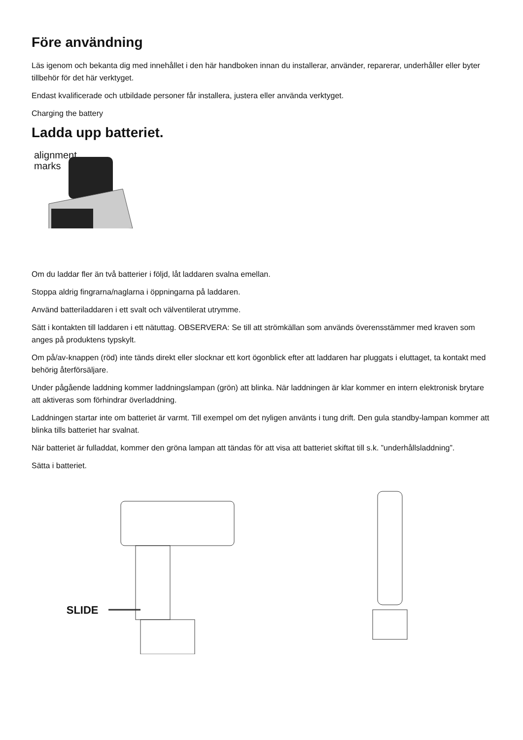Före användning
Läs igenom och bekanta dig med innehållet i den här handboken innan du installerar, använder, reparerar, underhåller eller byter tillbehör för det här verktyget.
Endast kvalificerade och utbildade personer får installera, justera eller använda verktyget.
Charging the battery
Ladda upp batteriet.
alignment
marks
Om du laddar fler än två batterier i följd, låt laddaren svalna emellan.
Stoppa aldrig fingrarna/naglarna i öppningarna på laddaren.
Använd batteriladdaren i ett svalt och välventilerat utrymme.
Sätt i kontakten till laddaren i ett nätuttag. OBSERVERA: Se till att strömkällan som används överensstämmer med kraven som anges på produktens typskylt.
Om på/av-knappen (röd) inte tänds direkt eller slocknar ett kort ögonblick efter att laddaren har pluggats i eluttaget, ta kontakt med behörig återförsäljare.
Under pågående laddning kommer laddningslampan (grön) att blinka. När laddningen är klar kommer en intern elektronisk brytare att aktiveras som förhindrar överladdning.
Laddningen startar inte om batteriet är varmt. Till exempel om det nyligen använts i tung drift. Den gula standby-lampan kommer att blinka tills batteriet har svalnat.
När batteriet är fulladdat, kommer den gröna lampan att tändas för att visa att batteriet skiftat till s.k. ”underhållsladdning”.
Sätta i batteriet.
SLIDE